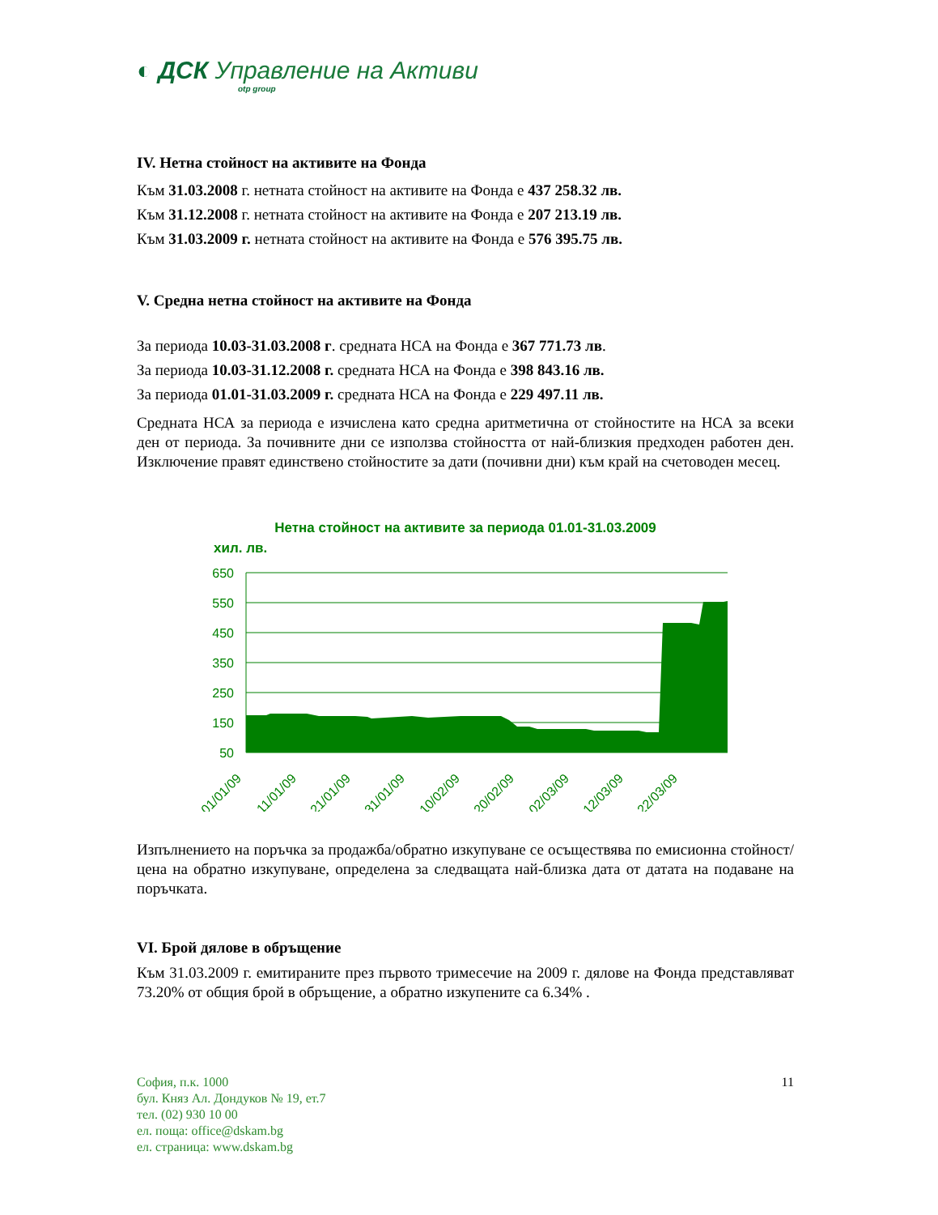◐ ДСК Управление на Активи
otp group
IV. Нетна стойност на активите на Фонда
Към 31.03.2008 г. нетната стойност на активите на Фонда е 437 258.32 лв.
Към 31.12.2008 г. нетната стойност на активите на Фонда е 207 213.19 лв.
Към 31.03.2009 г. нетната стойност на активите на Фонда е 576 395.75 лв.
V. Средна нетна стойност на активите на Фонда
За периода 10.03-31.03.2008 г. средната НСА на Фонда е 367 771.73 лв.
За периода 10.03-31.12.2008 г. средната НСА на Фонда е 398 843.16 лв.
За периода 01.01-31.03.2009 г. средната НСА на Фонда е 229 497.11 лв.
Средната НСА за периода е изчислена като средна аритметична от стойностите на НСА за всеки ден от периода. За почивните дни се използва стойността от най-близкия предходен работен ден. Изключение правят единствено стойностите за дати (почивни дни) към край на счетоводен месец.
Нетна стойност на активите за периода 01.01-31.03.2009
хил. лв.
650
550
450
350
250
150
50
01/01/09
11/01/09
21/01/09
31/01/09
10/02/09
20/02/09
02/03/09
12/03/09
22/03/09
Изпълнението на поръчка за продажба/обратно изкупуване се осъществява по емисионна стойност/цена на обратно изкупуване, определена за следващата най-близка дата от датата на подаване на поръчката.
VI. Брой дялове в обръщение
Към 31.03.2009 г. емитираните през първото тримесечие на 2009 г. дялове на Фонда представляват 73.20% от общия брой в обръщение, а обратно изкупените са 6.34% .
София, п.к. 1000
бул. Княз Ал. Дондуков № 19, ет.7
тел. (02) 930 10 00
ел. поща: office@dskam.bg
ел. страница: www.dskam.bg
11